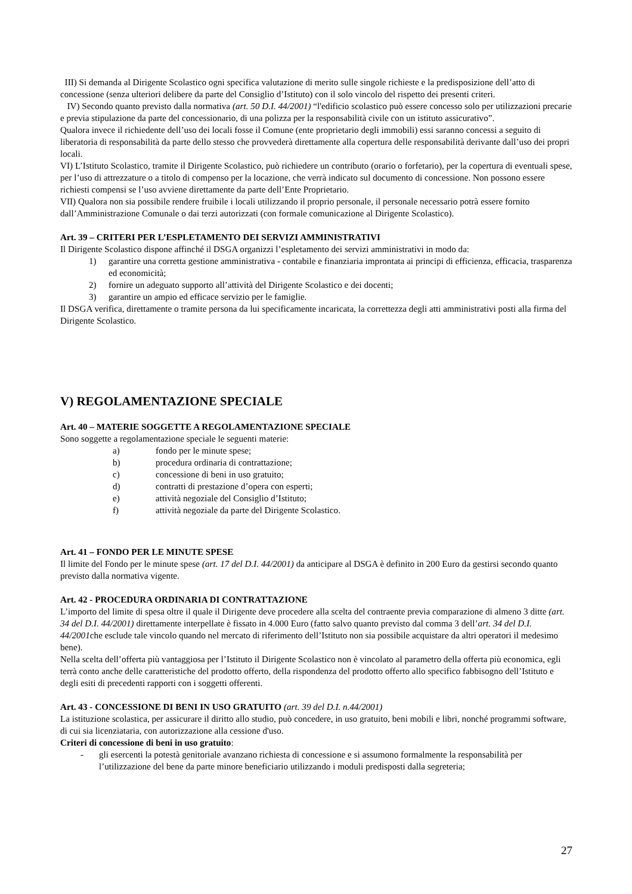III) Si demanda al Dirigente Scolastico ogni specifica valutazione di merito sulle singole richieste e la predisposizione dell’atto di concessione (senza ulteriori delibere da parte del Consiglio d’Istituto) con il solo vincolo del rispetto dei presenti criteri.
IV) Secondo quanto previsto dalla normativa (art. 50 D.I. 44/2001) “l'edificio scolastico può essere concesso solo per utilizzazioni precarie e previa stipulazione da parte del concessionario, di una polizza per la responsabilità civile con un istituto assicurativo”.
Qualora invece il richiedente dell’uso dei locali fosse il Comune (ente proprietario degli immobili) essi saranno concessi a seguito di liberatoria di responsabilità da parte dello stesso che provvederà direttamente alla copertura delle responsabilità derivante dall’uso dei propri locali.
VI) L’Istituto Scolastico, tramite il Dirigente Scolastico, può richiedere un contributo (orario o forfetario), per la copertura di eventuali spese, per l’uso di attrezzature o a titolo di compenso per la locazione, che verrà indicato sul documento di concessione. Non possono essere richiesti compensi se l’uso avviene direttamente da parte dell’Ente Proprietario.
VII) Qualora non sia possibile rendere fruibile i locali utilizzando il proprio personale, il personale necessario potrà essere fornito dall’Amministrazione Comunale o dai terzi autorizzati (con formale comunicazione al Dirigente Scolastico).
Art. 39 – CRITERI PER L’ESPLETAMENTO DEI SERVIZI AMMINISTRATIVI
Il Dirigente Scolastico dispone affinché il DSGA organizzi l’espletamento dei servizi amministrativi in modo da:
1) garantire una corretta gestione amministrativa - contabile e finanziaria improntata ai principi di efficienza, efficacia, trasparenza ed economicità;
2) fornire un adeguato supporto all’attività del Dirigente Scolastico e dei docenti;
3) garantire un ampio ed efficace servizio per le famiglie.
Il DSGA verifica, direttamente o tramite persona da lui specificamente incaricata, la correttezza degli atti amministrativi posti alla firma del Dirigente Scolastico.
V) REGOLAMENTAZIONE SPECIALE
Art. 40 – MATERIE SOGGETTE A REGOLAMENTAZIONE SPECIALE
Sono soggette a regolamentazione speciale le seguenti materie:
a) fondo per le minute spese;
b) procedura ordinaria di contrattazione;
c) concessione di beni in uso gratuito;
d) contratti di prestazione d’opera con esperti;
e) attività negoziale del Consiglio d’Istituto;
f) attività negoziale da parte del Dirigente Scolastico.
Art. 41 – FONDO PER LE MINUTE SPESE
Il limite del Fondo per le minute spese (art. 17 del D.I. 44/2001) da anticipare al DSGA è definito in 200 Euro da gestirsi secondo quanto previsto dalla normativa vigente.
Art. 42 - PROCEDURA ORDINARIA DI CONTRATTAZIONE
L’importo del limite di spesa oltre il quale il Dirigente deve procedere alla scelta del contraente previa comparazione di almeno 3 ditte (art. 34 del D.I. 44/2001) direttamente interpellate è fissato in 4.000 Euro (fatto salvo quanto previsto dal comma 3 dell’art. 34 del D.I. 44/2001che esclude tale vincolo quando nel mercato di riferimento dell’Istituto non sia possibile acquistare da altri operatori il medesimo bene).
Nella scelta dell’offerta più vantaggiosa per l’Istituto il Dirigente Scolastico non è vincolato al parametro della offerta più economica, egli terrà conto anche delle caratteristiche del prodotto offerto, della rispondenza del prodotto offerto allo specifico fabbisogno dell’Istituto e degli esiti di precedenti rapporti con i soggetti offerenti.
Art. 43 - CONCESSIONE DI BENI IN USO GRATUITO (art. 39 del D.I. n.44/2001)
La istituzione scolastica, per assicurare il diritto allo studio, può concedere, in uso gratuito, beni mobili e libri, nonché programmi software, di cui sia licenziataria, con autorizzazione alla cessione d'uso.
Criteri di concessione di beni in uso gratuito:
- gli esercenti la potestà genitoriale avanzano richiesta di concessione e si assumono formalmente la responsabilità per l’utilizzazione del bene da parte minore beneficiario utilizzando i moduli predisposti dalla segreteria;
27